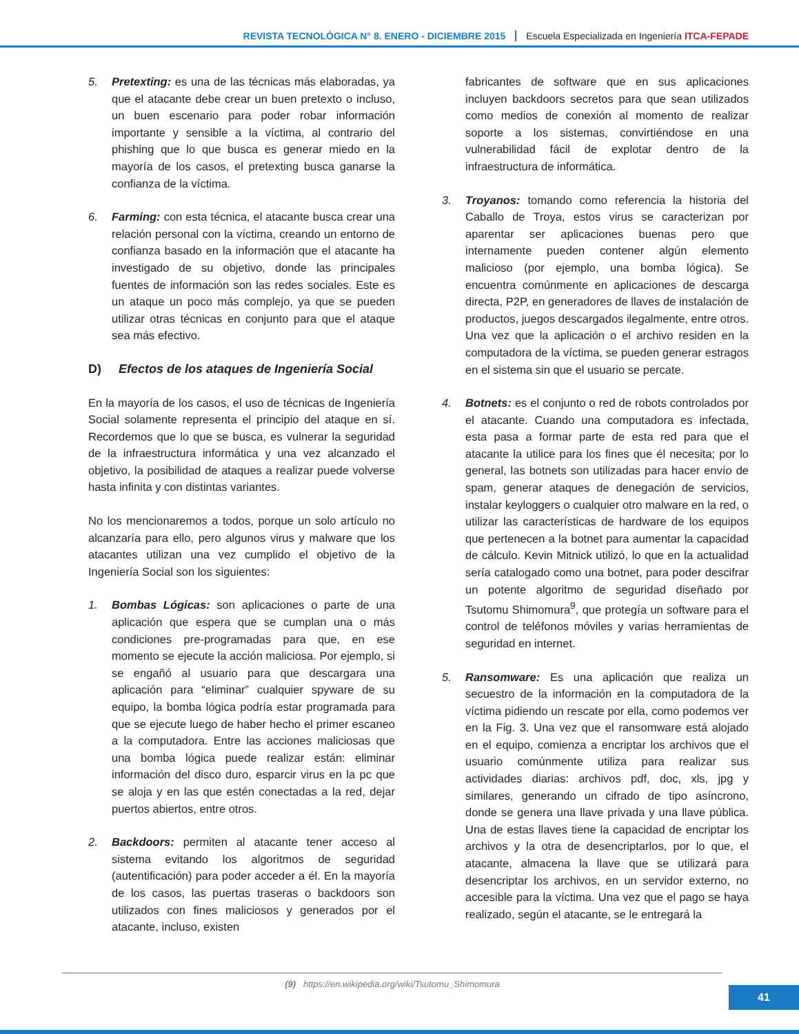REVISTA TECNOLÓGICA N° 8. ENERO - DICIEMBRE 2015 Escuela Especializada en Ingeniería ITCA-FEPADE
5. Pretexting: es una de las técnicas más elaboradas, ya que el atacante debe crear un buen pretexto o incluso, un buen escenario para poder robar información importante y sensible a la víctima, al contrario del phishing que lo que busca es generar miedo en la mayoría de los casos, el pretexting busca ganarse la confianza de la víctima.
6. Farming: con esta técnica, el atacante busca crear una relación personal con la víctima, creando un entorno de confianza basado en la información que el atacante ha investigado de su objetivo, donde las principales fuentes de información son las redes sociales. Este es un ataque un poco más complejo, ya que se pueden utilizar otras técnicas en conjunto para que el ataque sea más efectivo.
D) Efectos de los ataques de Ingeniería Social
En la mayoría de los casos, el uso de técnicas de Ingeniería Social solamente representa el principio del ataque en sí. Recordemos que lo que se busca, es vulnerar la seguridad de la infraestructura informática y una vez alcanzado el objetivo, la posibilidad de ataques a realizar puede volverse hasta infinita y con distintas variantes.
No los mencionaremos a todos, porque un solo artículo no alcanzaría para ello, pero algunos virus y malware que los atacantes utilizan una vez cumplido el objetivo de la Ingeniería Social son los siguientes:
1. Bombas Lógicas: son aplicaciones o parte de una aplicación que espera que se cumplan una o más condiciones pre-programadas para que, en ese momento se ejecute la acción maliciosa. Por ejemplo, si se engañó al usuario para que descargara una aplicación para “eliminar” cualquier spyware de su equipo, la bomba lógica podría estar programada para que se ejecute luego de haber hecho el primer escaneo a la computadora. Entre las acciones maliciosas que una bomba lógica puede realizar están: eliminar información del disco duro, esparcir virus en la pc que se aloja y en las que estén conectadas a la red, dejar puertos abiertos, entre otros.
2. Backdoors: permiten al atacante tener acceso al sistema evitando los algoritmos de seguridad (autentificación) para poder acceder a él. En la mayoría de los casos, las puertas traseras o backdoors son utilizados con fines maliciosos y generados por el atacante, incluso, existen
fabricantes de software que en sus aplicaciones incluyen backdoors secretos para que sean utilizados como medios de conexión al momento de realizar soporte a los sistemas, convirtiéndose en una vulnerabilidad fácil de explotar dentro de la infraestructura de informática.
3. Troyanos: tomando como referencia la historia del Caballo de Troya, estos virus se caracterizan por aparentar ser aplicaciones buenas pero que internamente pueden contener algún elemento malicioso (por ejemplo, una bomba lógica). Se encuentra comúnmente en aplicaciones de descarga directa, P2P, en generadores de llaves de instalación de productos, juegos descargados ilegalmente, entre otros. Una vez que la aplicación o el archivo residen en la computadora de la víctima, se pueden generar estragos en el sistema sin que el usuario se percate.
4. Botnets: es el conjunto o red de robots controlados por el atacante. Cuando una computadora es infectada, esta pasa a formar parte de esta red para que el atacante la utilice para los fines que él necesita; por lo general, las botnets son utilizadas para hacer envío de spam, generar ataques de denegación de servicios, instalar keyloggers o cualquier otro malware en la red, o utilizar las características de hardware de los equipos que pertenecen a la botnet para aumentar la capacidad de cálculo. Kevin Mitnick utilizó, lo que en la actualidad sería catalogado como una botnet, para poder descifrar un potente algoritmo de seguridad diseñado por Tsutomu Shimomura<sup>9</sup>, que protegía un software para el control de teléfonos móviles y varias herramientas de seguridad en internet.
5. Ransomware: Es una aplicación que realiza un secuestro de la información en la computadora de la víctima pidiendo un rescate por ella, como podemos ver en la Fig. 3. Una vez que el ransomware está alojado en el equipo, comienza a encriptar los archivos que el usuario comúnmente utiliza para realizar sus actividades diarias: archivos pdf, doc, xls, jpg y similares, generando un cifrado de tipo asíncrono, donde se genera una llave privada y una llave pública. Una de estas llaves tiene la capacidad de encriptar los archivos y la otra de desencriptarlos, por lo que, el atacante, almacena la llave que se utilizará para desencriptar los archivos, en un servidor externo, no accesible para la víctima. Una vez que el pago se haya realizado, según el atacante, se le entregará la
(9) https://en.wikipedia.org/wiki/Tsutomu_Shimomura
41